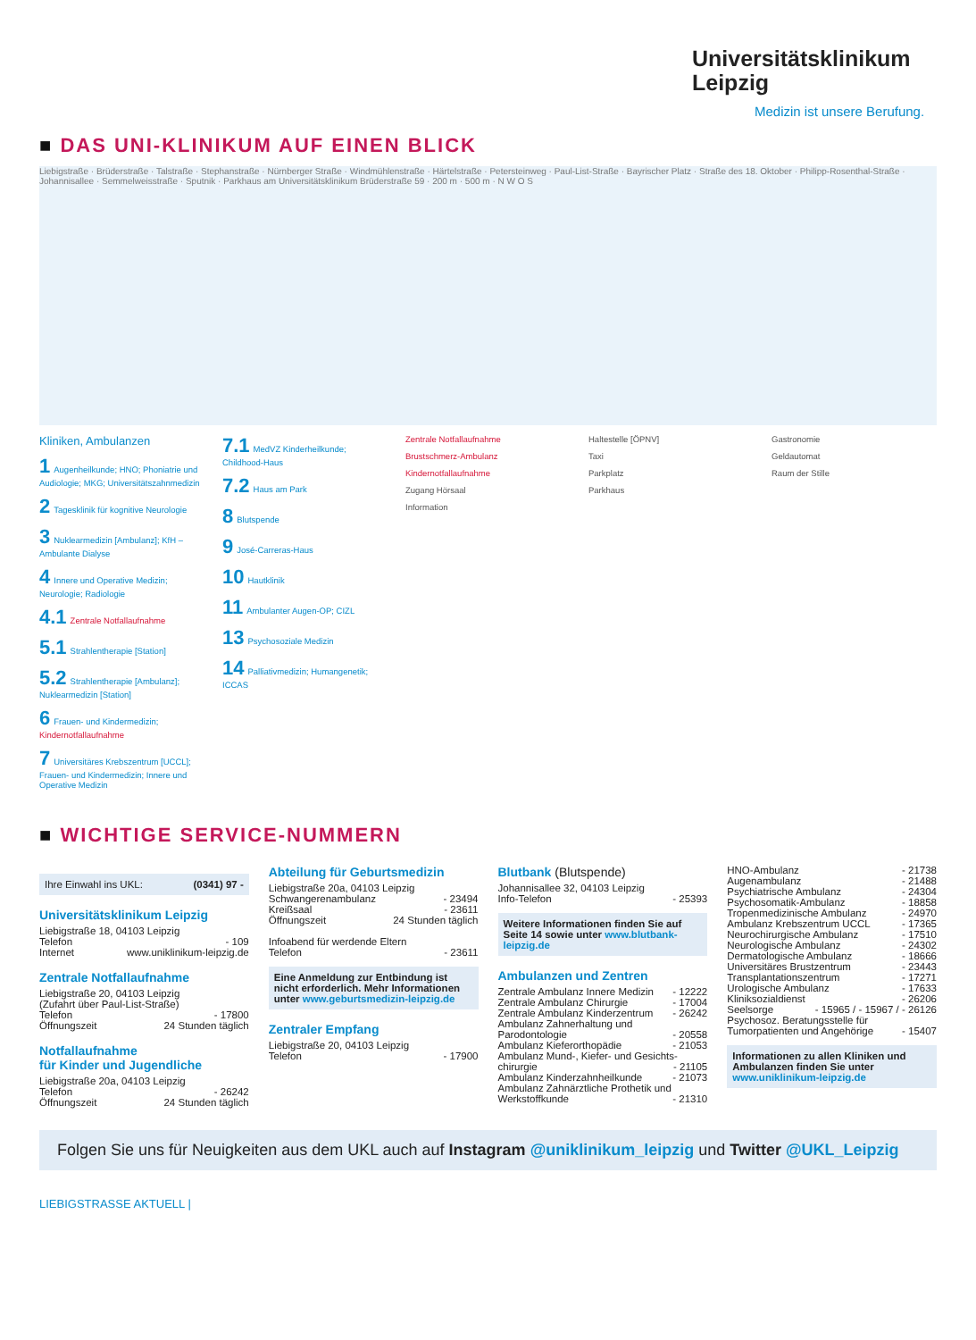Universitätsklinikum
Leipzig
Medizin ist unsere Berufung.
■ DAS UNI-KLINIKUM AUF EINEN BLICK
Liebigstraße · Brüderstraße · Talstraße · Stephanstraße · Nürnberger Straße · Windmühlenstraße · Härtelstraße · Petersteinweg · Paul-List-Straße · Bayrischer Platz · Straße des 18. Oktober · Philipp-Rosenthal-Straße · Johannisallee · Semmelweisstraße · Sputnik · Parkhaus am Universitätsklinikum Brüderstraße 59 · 200 m · 500 m · N W O S
Kliniken, Ambulanzen
1 Augenheilkunde; HNO; Phoniatrie und Audiologie; MKG; Universitätszahnmedizin
2 Tagesklinik für kognitive Neurologie
3 Nuklearmedizin [Ambulanz]; KfH – Ambulante Dialyse
4 Innere und Operative Medizin; Neurologie; Radiologie
4.1 Zentrale Notfallaufnahme
5.1 Strahlentherapie [Station]
5.2 Strahlentherapie [Ambulanz]; Nuklearmedizin [Station]
6 Frauen- und Kindermedizin; Kindernotfallaufnahme
7 Universitäres Krebszentrum [UCCL]; Frauen- und Kindermedizin; Innere und Operative Medizin
7.1 MedVZ Kinderheilkunde; Childhood-Haus
7.2 Haus am Park
8 Blutspende
9 José-Carreras-Haus
10 Hautklinik
11 Ambulanter Augen-OP; CIZL
13 Psychosoziale Medizin
14 Palliativmedizin; Humangenetik; ICCAS
Zentrale Notfallaufnahme
Brustschmerz-Ambulanz
Kindernotfallaufnahme
Zugang Hörsaal
Information
Haltestelle [ÖPNV]
Taxi
Parkplatz
Parkhaus
Gastronomie
Geldautomat
Raum der Stille
■ WICHTIGE SERVICE-NUMMERN
Ihre Einwahl ins UKL: (0341) 97 -
Universitätsklinikum Leipzig
Liebigstraße 18, 04103 Leipzig
Telefon - 109
Internet www.uniklinikum-leipzig.de
Zentrale Notfallaufnahme
Liebigstraße 20, 04103 Leipzig
(Zufahrt über Paul-List-Straße)
Telefon - 17800
Öffnungszeit 24 Stunden täglich
Notfallaufnahme
für Kinder und Jugendliche
Liebigstraße 20a, 04103 Leipzig
Telefon - 26242
Öffnungszeit 24 Stunden täglich
Abteilung für Geburtsmedizin
Liebigstraße 20a, 04103 Leipzig
Schwangerenambulanz - 23494
Kreißsaal - 23611
Öffnungszeit 24 Stunden täglich
Infoabend für werdende Eltern
Telefon - 23611
Eine Anmeldung zur Entbindung ist nicht erforderlich. Mehr Informationen unter www.geburtsmedizin-leipzig.de
Zentraler Empfang
Liebigstraße 20, 04103 Leipzig
Telefon - 17900
Blutbank (Blutspende)
Johannisallee 32, 04103 Leipzig
Info-Telefon - 25393
Weitere Informationen finden Sie auf Seite 14 sowie unter www.blutbank-leipzig.de
Ambulanzen und Zentren
Zentrale Ambulanz Innere Medizin - 12222
Zentrale Ambulanz Chirurgie - 17004
Zentrale Ambulanz Kinderzentrum - 26242
Ambulanz Zahnerhaltung und
Parodontologie - 20558
Ambulanz Kieferorthopädie - 21053
Ambulanz Mund-, Kiefer- und Gesichts-
chirurgie - 21105
Ambulanz Kinderzahnheilkunde - 21073
Ambulanz Zahnärztliche Prothetik und
Werkstoffkunde - 21310
HNO-Ambulanz - 21738
Augenambulanz - 21488
Psychiatrische Ambulanz - 24304
Psychosomatik-Ambulanz - 18858
Tropenmedizinische Ambulanz - 24970
Ambulanz Krebszentrum UCCL - 17365
Neurochirurgische Ambulanz - 17510
Neurologische Ambulanz - 24302
Dermatologische Ambulanz - 18666
Universitäres Brustzentrum - 23443
Transplantationszentrum - 17271
Urologische Ambulanz - 17633
Kliniksozialdienst - 26206
Seelsorge - 15965 / - 15967 / - 26126
Psychosoz. Beratungsstelle für
Tumorpatienten und Angehörige - 15407
Informationen zu allen Kliniken und Ambulanzen finden Sie unter www.uniklinikum-leipzig.de
Folgen Sie uns für Neuigkeiten aus dem UKL auch auf Instagram @uniklinikum_leipzig und Twitter @UKL_Leipzig
LIEBIGSTRASSE AKTUELL |